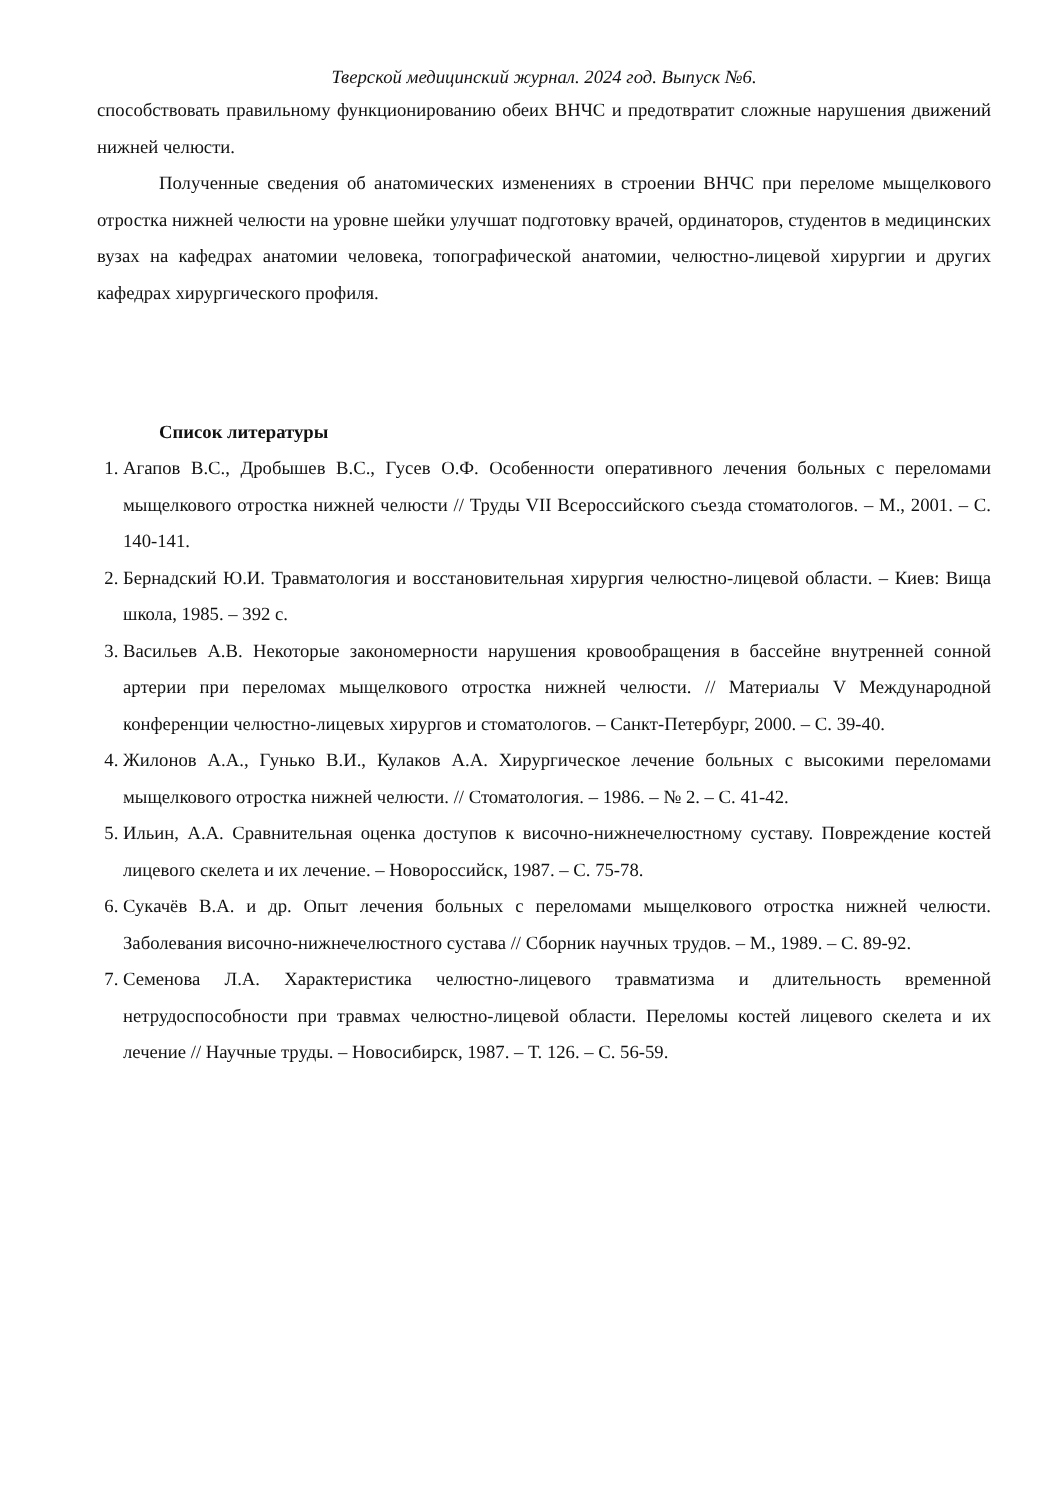Тверской медицинский журнал. 2024 год. Выпуск №6.
способствовать правильному функционированию обеих ВНЧС и предотвратит сложные нарушения движений нижней челюсти.
Полученные сведения об анатомических изменениях в строении ВНЧС при переломе мыщелкового отростка нижней челюсти на уровне шейки улучшат подготовку врачей, ординаторов, студентов в медицинских вузах на кафедрах анатомии человека, топографической анатомии, челюстно-лицевой хирургии и других кафедрах хирургического профиля.
Список литературы
1. Агапов В.С., Дробышев В.С., Гусев О.Ф. Особенности оперативного лечения больных с переломами мыщелкового отростка нижней челюсти // Труды VII Всероссийского съезда стоматологов. – М., 2001. – С. 140-141.
2. Бернадский Ю.И. Травматология и восстановительная хирургия челюстно-лицевой области. – Киев: Вища школа, 1985. – 392 с.
3. Васильев А.В. Некоторые закономерности нарушения кровообращения в бассейне внутренней сонной артерии при переломах мыщелкового отростка нижней челюсти. // Материалы V Международной конференции челюстно-лицевых хирургов и стоматологов. – Санкт-Петербург, 2000. – С. 39-40.
4. Жилонов А.А., Гунько В.И., Кулаков А.А. Хирургическое лечение больных с высокими переломами мыщелкового отростка нижней челюсти. // Стоматология. – 1986. – № 2. – С. 41-42.
5. Ильин, А.А. Сравнительная оценка доступов к височно-нижнечелюстному суставу. Повреждение костей лицевого скелета и их лечение. – Новороссийск, 1987. – С. 75-78.
6. Сукачёв В.А. и др. Опыт лечения больных с переломами мыщелкового отростка нижней челюсти. Заболевания височно-нижнечелюстного сустава // Сборник научных трудов. – М., 1989. – С. 89-92.
7. Семенова Л.А. Характеристика челюстно-лицевого травматизма и длительность временной нетрудоспособности при травмах челюстно-лицевой области. Переломы костей лицевого скелета и их лечение // Научные труды. – Новосибирск, 1987. – Т. 126. – С. 56-59.